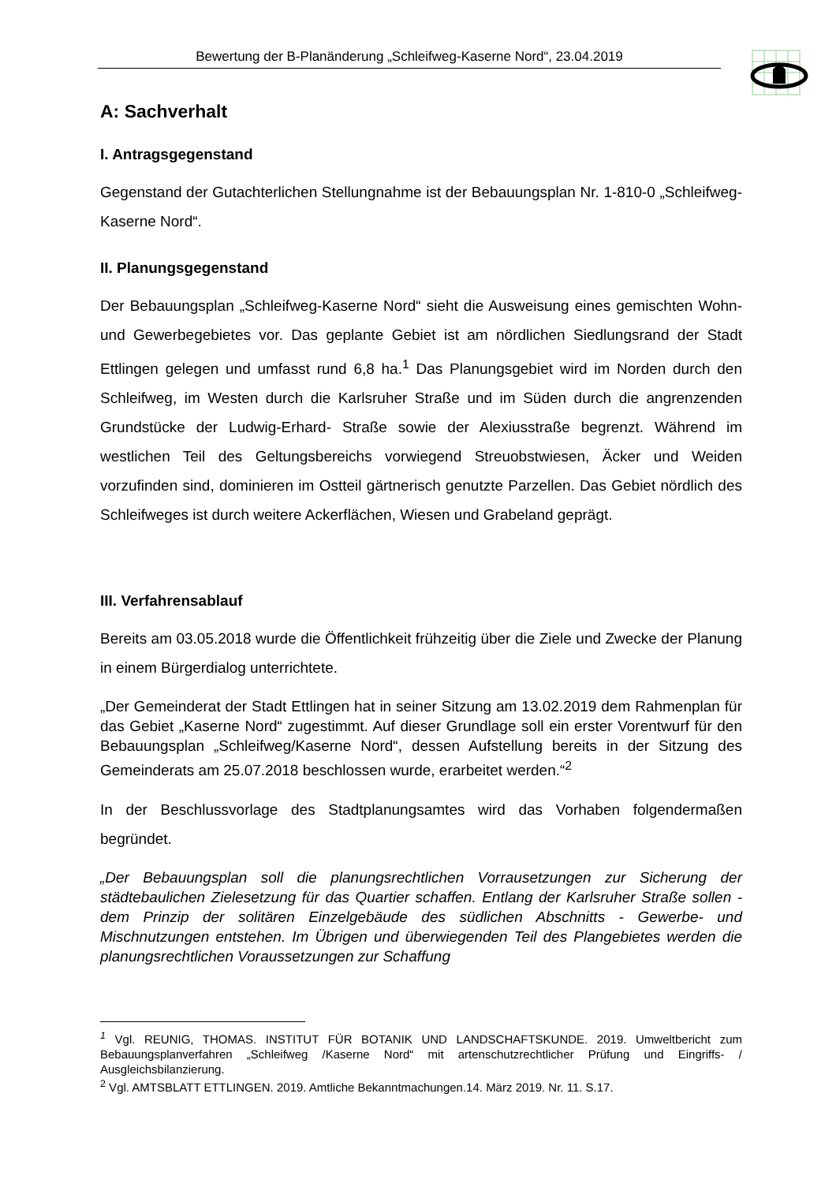Bewertung der B-Planänderung „Schleifweg-Kaserne Nord“, 23.04.2019
A: Sachverhalt
I. Antragsgegenstand
Gegenstand der Gutachterlichen Stellungnahme ist der Bebauungsplan Nr. 1-810-0 „Schleifweg-Kaserne Nord“.
II. Planungsgegenstand
Der Bebauungsplan „Schleifweg-Kaserne Nord“ sieht die Ausweisung eines gemischten Wohn- und Gewerbegebietes vor. Das geplante Gebiet ist am nördlichen Siedlungsrand der Stadt Ettlingen gelegen und umfasst rund 6,8 ha.<sup>1</sup> Das Planungsgebiet wird im Norden durch den Schleifweg, im Westen durch die Karlsruher Straße und im Süden durch die angrenzenden Grundstücke der Ludwig-Erhard- Straße sowie der Alexiusstraße begrenzt. Während im westlichen Teil des Geltungsbereichs vorwiegend Streuobstwiesen, Äcker und Weiden vorzufinden sind, dominieren im Ostteil gärtnerisch genutzte Parzellen. Das Gebiet nördlich des Schleifweges ist durch weitere Ackerflächen, Wiesen und Grabeland geprägt.
III. Verfahrensablauf
Bereits am 03.05.2018 wurde die Öffentlichkeit frühzeitig über die Ziele und Zwecke der Planung in einem Bürgerdialog unterrichtete.
„Der Gemeinderat der Stadt Ettlingen hat in seiner Sitzung am 13.02.2019 dem Rahmenplan für das Gebiet „Kaserne Nord“ zugestimmt. Auf dieser Grundlage soll ein erster Vorentwurf für den Bebauungsplan „Schleifweg/Kaserne Nord“, dessen Aufstellung bereits in der Sitzung des Gemeinderats am 25.07.2018 beschlossen wurde, erarbeitet werden.“<sup>2</sup>
In der Beschlussvorlage des Stadtplanungsamtes wird das Vorhaben folgendermaßen begründet.
„Der Bebauungsplan soll die planungsrechtlichen Vorrausetzungen zur Sicherung der städtebaulichen Zielesetzung für das Quartier schaffen. Entlang der Karlsruher Straße sollen - dem Prinzip der solitären Einzelgebäude des südlichen Abschnitts - Gewerbe- und Mischnutzungen entstehen. Im Übrigen und überwiegenden Teil des Plangebietes werden die planungsrechtlichen Voraussetzungen zur Schaffung
<sup>1</sup> Vgl. REUNIG, THOMAS. INSTITUT FÜR BOTANIK UND LANDSCHAFTSKUNDE. 2019. Umweltbericht zum Bebauungsplanverfahren „Schleifweg /Kaserne Nord“ mit artenschutzrechtlicher Prüfung und Eingriffs- / Ausgleichsbilanzierung.
<sup>2</sup> Vgl. AMTSBLATT ETTLINGEN. 2019. Amtliche Bekanntmachungen.14. März 2019. Nr. 11. S.17.